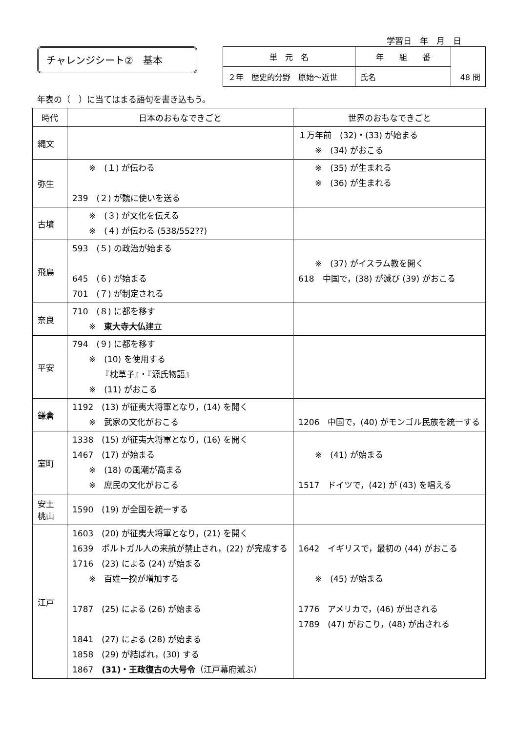学習日　年　月　日
チャレンジシート②　基本
| 単 元 名 | 年 組 番 | 48 問 |
| ２年 歴史的分野 原始～近世 | 氏名 | |
年表の（　）に当てはまる語句を書き込もう。
| 時代 | 日本のおもなできごと | 世界のおもなできごと |
| --- | --- | --- |
| 縄文 | | １万年前 (32)・(33) が始まる ※ (34) がおこる |
| 弥生 | ※ (１) が伝わる 239 (２) が魏に使いを送る | ※ (35) が生まれる ※ (36) が生まれる |
| 古墳 | ※ (３) が文化を伝える ※ (４) が伝わる (538/552??) | |
| 飛鳥 | 593 (５) の政治が始まる 645 (６) が始まる 701 (７) が制定される | ※ (37) がイスラム教を開く 618 中国で，(38) が滅び (39) がおこる |
| 奈良 | 710 (８) に都を移す ※ 東大寺大仏 建立 | |
| 平安 | 794 (９) に都を移す ※ (10) を使用する 『枕草子』・『源氏物語』 ※ (11) がおこる | |
| 鎌倉 | 1192 (13) が征夷大将軍となり，(14) を開く ※ 武家の文化がおこる | 1206 中国で，(40) がモンゴル民族を統一する |
| 室町 | 1338 (15) が征夷大将軍となり，(16) を開く 1467 (17) が始まる ※ (18) の風潮が高まる ※ 庶民の文化がおこる | ※ (41) が始まる 1517 ドイツで，(42) が (43) を唱える |
| 安土 桃山 | 1590 (19) が全国を統一する | |
| 江戸 | 1603 (20) が征夷大将軍となり，(21) を開く 1639 ポルトガル人の来航が禁止され，(22) が完成する 1716 (23) による (24) が始まる ※ 百姓一揆が増加する 1787 (25) による (26) が始まる 1841 (27) による (28) が始まる 1858 (29) が結ばれ，(30) する 1867 (31)・王政復古の大号令 （江戸幕府滅ぶ） | 1642 イギリスで，最初の (44) がおこる ※ (45) が始まる 1776 アメリカで，(46) が出される 1789 (47) がおこり，(48) が出される |